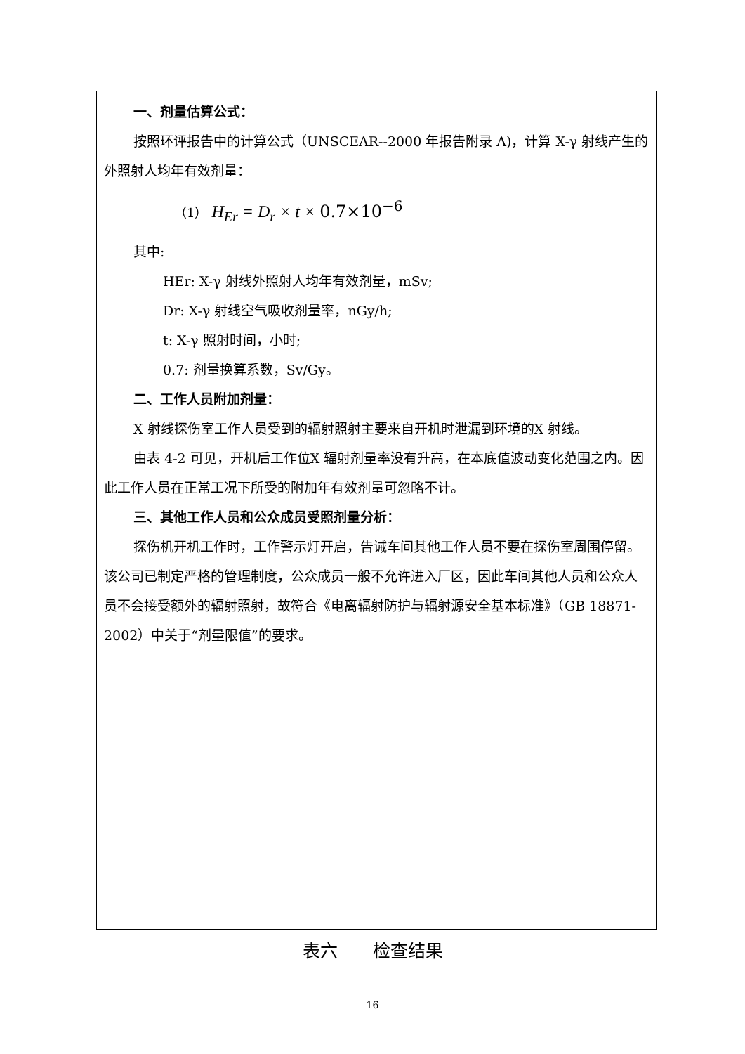一、剂量估算公式：
按照环评报告中的计算公式（UNSCEAR--2000 年报告附录 A)，计算 X-γ 射线产生的外照射人均年有效剂量：
（1） H<sub>Er</sub> = D<sub>r</sub> × t × 0.7×10<sup>−6</sup>
其中:
HEr: X-γ 射线外照射人均年有效剂量，mSv;
Dr: X-γ 射线空气吸收剂量率，nGy/h;
t: X-γ 照射时间，小时;
0.7: 剂量换算系数，Sv/Gy。
二、工作人员附加剂量：
X 射线探伤室工作人员受到的辐射照射主要来自开机时泄漏到环境的X 射线。
由表 4-2 可见，开机后工作位X 辐射剂量率没有升高，在本底值波动变化范围之内。因此工作人员在正常工况下所受的附加年有效剂量可忽略不计。
三、其他工作人员和公众成员受照剂量分析：
探伤机开机工作时，工作警示灯开启，告诫车间其他工作人员不要在探伤室周围停留。该公司已制定严格的管理制度，公众成员一般不允许进入厂区，因此车间其他人员和公众人员不会接受额外的辐射照射，故符合《电离辐射防护与辐射源安全基本标准》（GB 18871-2002）中关于“剂量限值”的要求。
表六　　检查结果
16